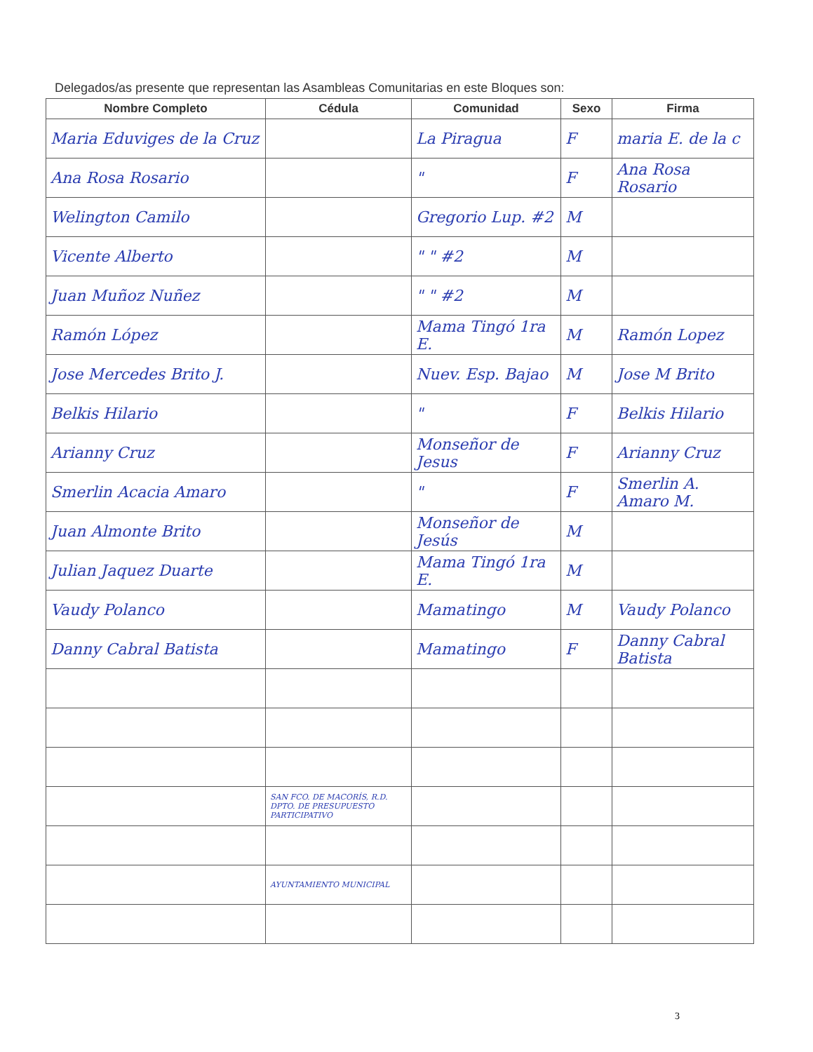Delegados/as presente que representan las Asambleas Comunitarias en este Bloques son:
| Nombre Completo | Cédula | Comunidad | Sexo | Firma |
| --- | --- | --- | --- | --- |
| Maria Eduviges de la Cruz | | La Piragua | F | maria E. de la c |
| Ana Rosa Rosario | | " | F | Ana Rosa Rosario |
| Welington Camilo | | Gregorio Lup. #2 | M | |
| Vicente Alberto | | " " #2 | M | |
| Juan Muñoz Nuñez | | " " #2 | M | |
| Ramón López | | Mama Tingó 1ra E. | M | Ramón Lopez |
| Jose Mercedes Brito J. | | Nuev. Esp. Bajao | M | Jose M Brito |
| Belkis Hilario | | " | F | Belkis Hilario |
| Arianny Cruz | | Monseñor de Jesus | F | Arianny Cruz |
| Smerlin Acacia Amaro | | " | F | Smerlin A. Amaro M. |
| Juan Almonte Brito | | Monseñor de Jesús | M | |
| Julian Jaquez Duarte | | Mama Tingó 1ra E. | M | |
| Vaudy Polanco | | Mamatingo | M | Vaudy Polanco |
| Danny Cabral Batista | | Mamatingo | F | Danny Cabral Batista |
| | SAN FCO. DE MACORÍS, R.D. DPTO. DE PRESUPUESTO PARTICIPATIVO | | | |
| | AYUNTAMIENTO MUNICIPAL | | | |
3